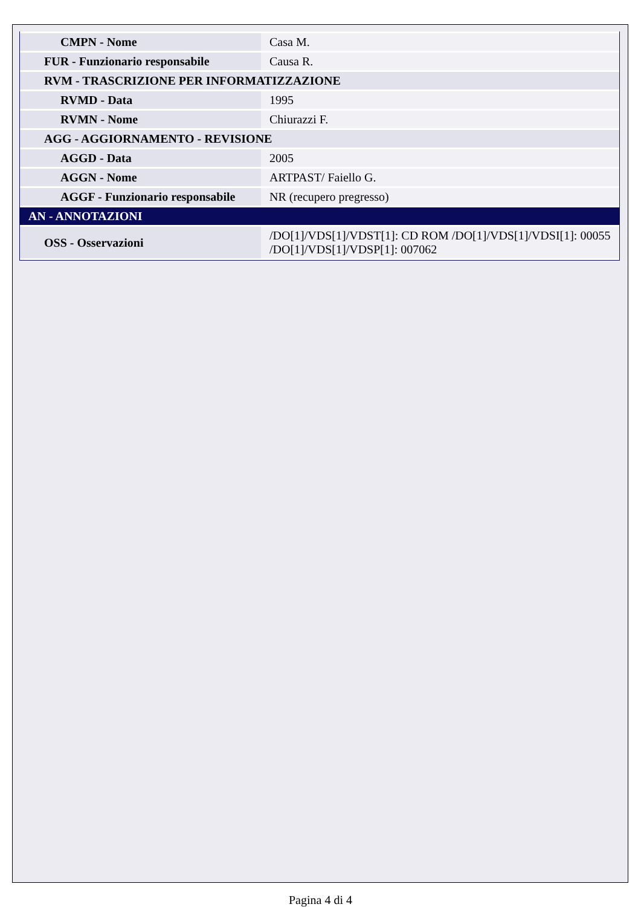| CMPN - Nome | Casa M. |
| FUR - Funzionario responsabile | Causa R. |
| RVM - TRASCRIZIONE PER INFORMATIZZAZIONE | |
| RVMD - Data | 1995 |
| RVMN - Nome | Chiurazzi F. |
| AGG - AGGIORNAMENTO - REVISIONE | |
| AGGD - Data | 2005 |
| AGGN - Nome | ARTPAST/ Faiello G. |
| AGGF - Funzionario responsabile | NR (recupero pregresso) |
| AN - ANNOTAZIONI | |
| OSS - Osservazioni | /DO[1]/VDS[1]/VDST[1]: CD ROM /DO[1]/VDS[1]/VDSI[1]: 00055 /DO[1]/VDS[1]/VDSP[1]: 007062 |
Pagina 4 di 4